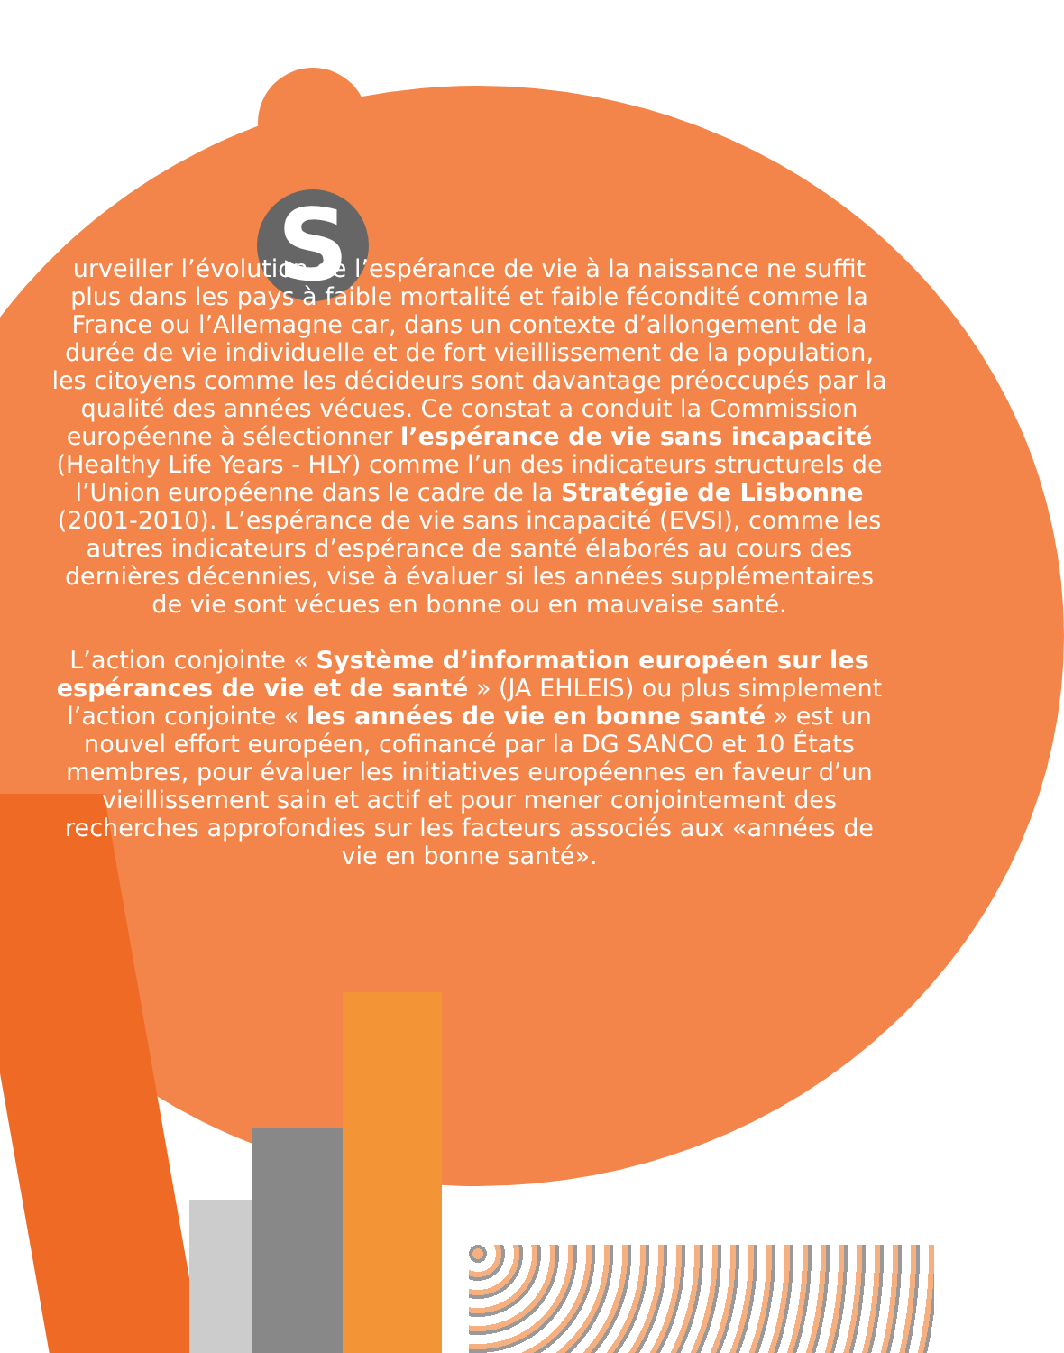S
urveiller l’évolution de l’espérance de vie à la naissance ne suffit plus dans les pays à faible mortalité et faible fécondité comme la France ou l’Allemagne car, dans un contexte d’allongement de la durée de vie individuelle et de fort vieillissement de la population, les citoyens comme les décideurs sont davantage préoccupés par la qualité des années vécues. Ce constat a conduit la Commission européenne à sélectionner l’espérance de vie sans incapacité (Healthy Life Years - HLY) comme l’un des indicateurs structurels de l’Union européenne dans le cadre de la Stratégie de Lisbonne (2001-2010). L’espérance de vie sans incapacité (EVSI), comme les autres indicateurs d’espérance de santé élaborés au cours des dernières décennies, vise à évaluer si les années supplémentaires de vie sont vécues en bonne ou en mauvaise santé.
L’action conjointe « Système d’information européen sur les espérances de vie et de santé » (JA EHLEIS) ou plus simplement l’action conjointe « les années de vie en bonne santé » est un nouvel effort européen, cofinancé par la DG SANCO et 10 États membres, pour évaluer les initiatives européennes en faveur d’un vieillissement sain et actif et pour mener conjointement des recherches approfondies sur les facteurs associés aux «années de vie en bonne santé».